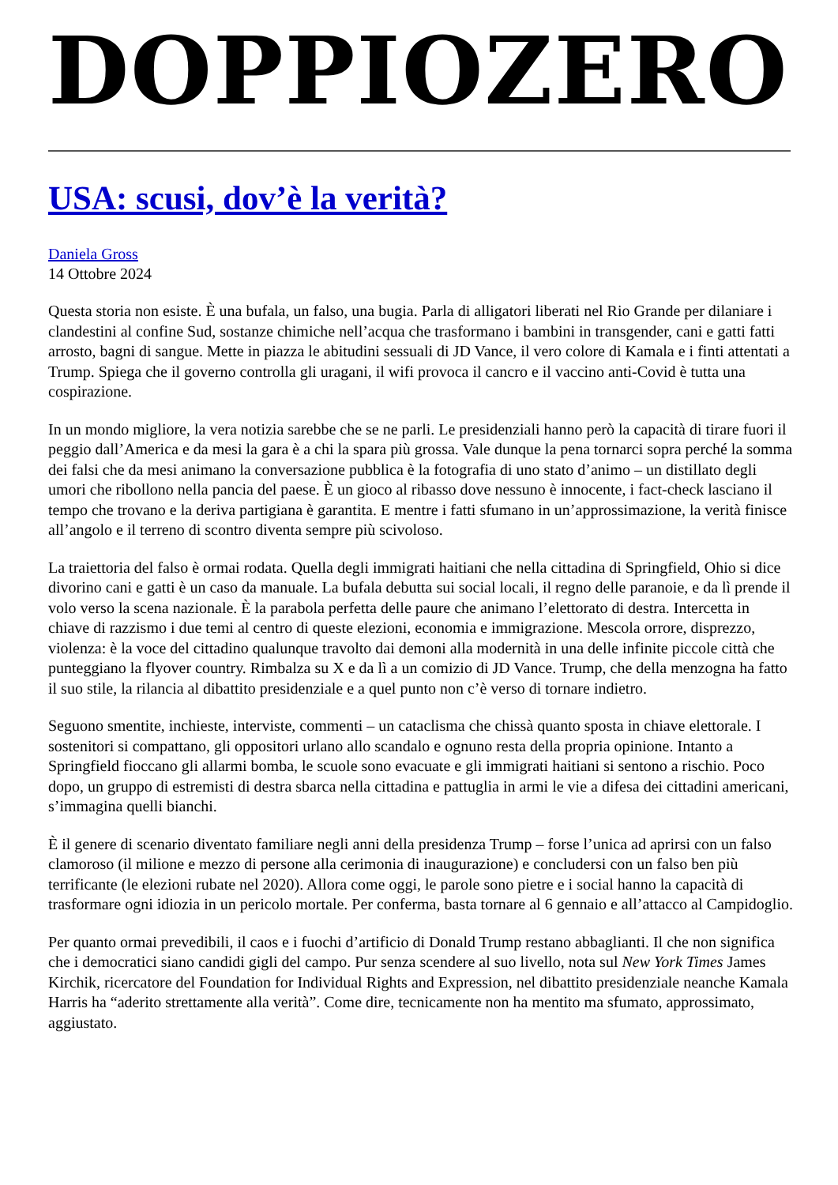DOPPIOZERO
USA: scusi, dov’è la verità?
Daniela Gross
14 Ottobre 2024
Questa storia non esiste. È una bufala, un falso, una bugia. Parla di alligatori liberati nel Rio Grande per dilaniare i clandestini al confine Sud, sostanze chimiche nell’acqua che trasformano i bambini in transgender, cani e gatti fatti arrosto, bagni di sangue. Mette in piazza le abitudini sessuali di JD Vance, il vero colore di Kamala e i finti attentati a Trump. Spiega che il governo controlla gli uragani, il wifi provoca il cancro e il vaccino anti-Covid è tutta una cospirazione.
In un mondo migliore, la vera notizia sarebbe che se ne parli. Le presidenziali hanno però la capacità di tirare fuori il peggio dall’America e da mesi la gara è a chi la spara più grossa. Vale dunque la pena tornarci sopra perché la somma dei falsi che da mesi animano la conversazione pubblica è la fotografia di uno stato d’animo – un distillato degli umori che ribollono nella pancia del paese. È un gioco al ribasso dove nessuno è innocente, i fact-check lasciano il tempo che trovano e la deriva partigiana è garantita. E mentre i fatti sfumano in un’approssimazione, la verità finisce all’angolo e il terreno di scontro diventa sempre più scivoloso.
La traiettoria del falso è ormai rodata. Quella degli immigrati haitiani che nella cittadina di Springfield, Ohio si dice divorino cani e gatti è un caso da manuale. La bufala debutta sui social locali, il regno delle paranoie, e da lì prende il volo verso la scena nazionale. È la parabola perfetta delle paure che animano l’elettorato di destra. Intercetta in chiave di razzismo i due temi al centro di queste elezioni, economia e immigrazione. Mescola orrore, disprezzo, violenza: è la voce del cittadino qualunque travolto dai demoni alla modernità in una delle infinite piccole città che punteggiano la flyover country. Rimbalza su X e da lì a un comizio di JD Vance. Trump, che della menzogna ha fatto il suo stile, la rilancia al dibattito presidenziale e a quel punto non c’è verso di tornare indietro.
Seguono smentite, inchieste, interviste, commenti – un cataclisma che chissà quanto sposta in chiave elettorale. I sostenitori si compattano, gli oppositori urlano allo scandalo e ognuno resta della propria opinione. Intanto a Springfield fioccano gli allarmi bomba, le scuole sono evacuate e gli immigrati haitiani si sentono a rischio. Poco dopo, un gruppo di estremisti di destra sbarca nella cittadina e pattuglia in armi le vie a difesa dei cittadini americani, s’immagina quelli bianchi.
È il genere di scenario diventato familiare negli anni della presidenza Trump – forse l’unica ad aprirsi con un falso clamoroso (il milione e mezzo di persone alla cerimonia di inaugurazione) e concludersi con un falso ben più terrificante (le elezioni rubate nel 2020). Allora come oggi, le parole sono pietre e i social hanno la capacità di trasformare ogni idiozia in un pericolo mortale. Per conferma, basta tornare al 6 gennaio e all’attacco al Campidoglio.
Per quanto ormai prevedibili, il caos e i fuochi d’artificio di Donald Trump restano abbaglianti. Il che non significa che i democratici siano candidi gigli del campo. Pur senza scendere al suo livello, nota sul New York Times James Kirchik, ricercatore del Foundation for Individual Rights and Expression, nel dibattito presidenziale neanche Kamala Harris ha “aderito strettamente alla verità”. Come dire, tecnicamente non ha mentito ma sfumato, approssimato, aggiustato.